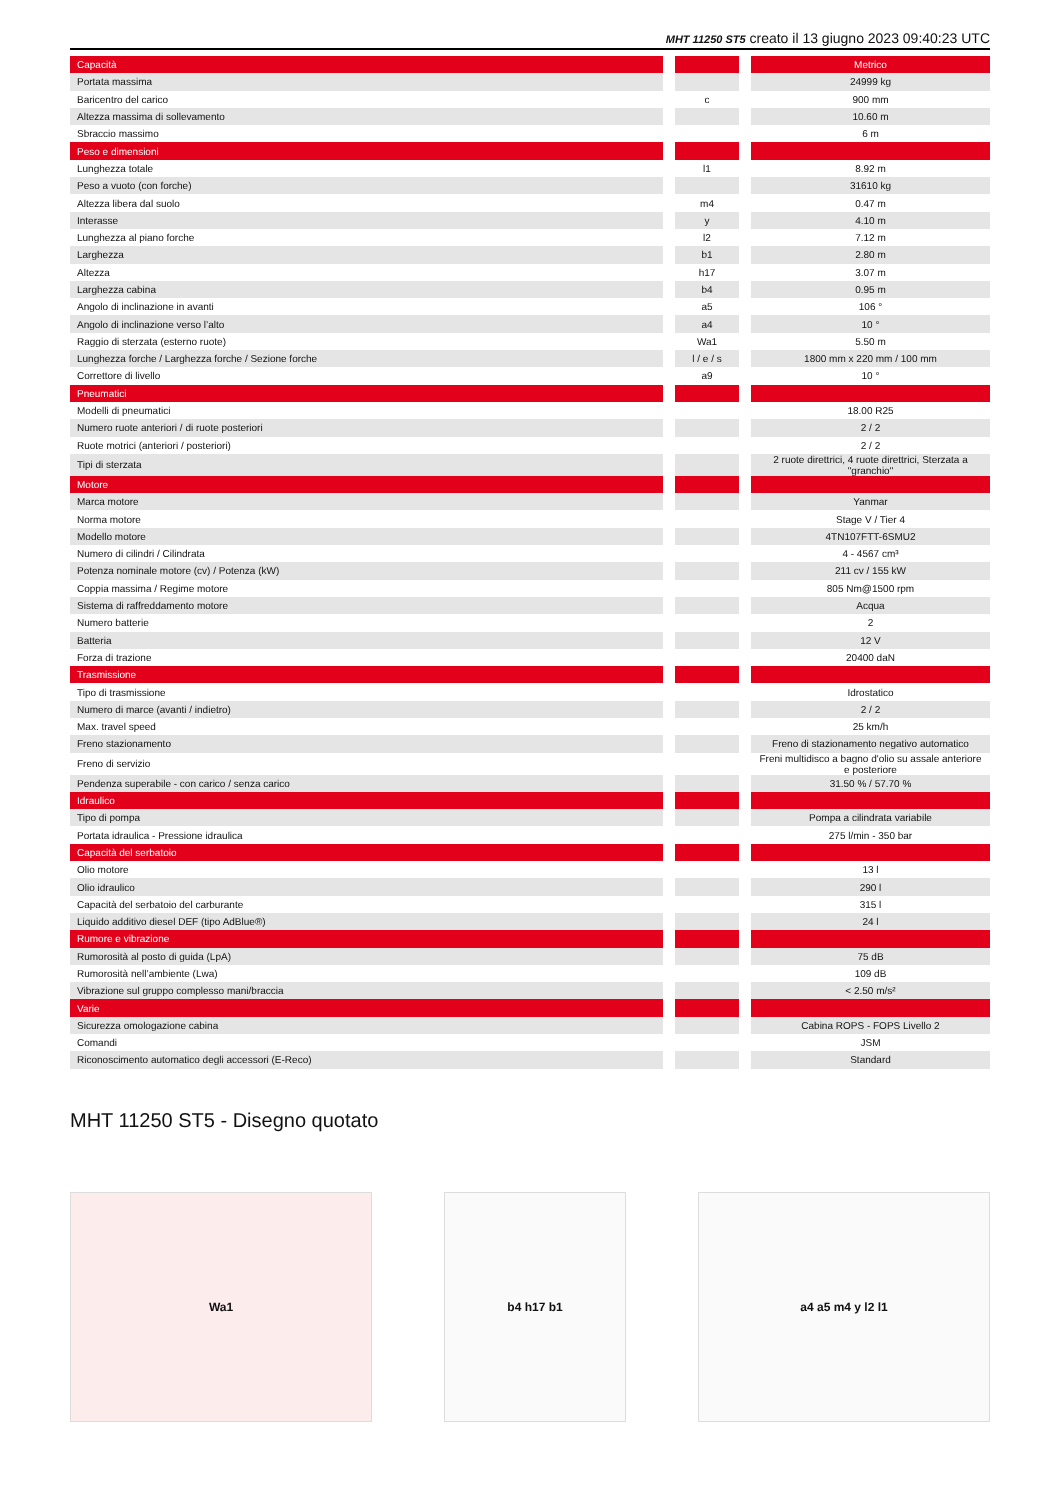MHT 11250 ST5 creato il 13 giugno 2023 09:40:23 UTC
| Capacità | | | | Metrico |
| Portata massima | | | | 24999 kg |
| Baricentro del carico | | c | | 900 mm |
| Altezza massima di sollevamento | | | | 10.60 m |
| Sbraccio massimo | | | | 6 m |
| Peso e dimensioni | | | | |
| Lunghezza totale | | l1 | | 8.92 m |
| Peso a vuoto (con forche) | | | | 31610 kg |
| Altezza libera dal suolo | | m4 | | 0.47 m |
| Interasse | | y | | 4.10 m |
| Lunghezza al piano forche | | l2 | | 7.12 m |
| Larghezza | | b1 | | 2.80 m |
| Altezza | | h17 | | 3.07 m |
| Larghezza cabina | | b4 | | 0.95 m |
| Angolo di inclinazione in avanti | | a5 | | 106 ° |
| Angolo di inclinazione verso l’alto | | a4 | | 10 ° |
| Raggio di sterzata (esterno ruote) | | Wa1 | | 5.50 m |
| Lunghezza forche / Larghezza forche / Sezione forche | | l / e / s | | 1800 mm x 220 mm / 100 mm |
| Correttore di livello | | a9 | | 10 ° |
| Pneumatici | | | | |
| Modelli di pneumatici | | | | 18.00 R25 |
| Numero ruote anteriori / di ruote posteriori | | | | 2 / 2 |
| Ruote motrici (anteriori / posteriori) | | | | 2 / 2 |
| Tipi di sterzata | | | | 2 ruote direttrici, 4 ruote direttrici, Sterzata a "granchio" |
| Motore | | | | |
| Marca motore | | | | Yanmar |
| Norma motore | | | | Stage V / Tier 4 |
| Modello motore | | | | 4TN107FTT-6SMU2 |
| Numero di cilindri / Cilindrata | | | | 4 - 4567 cm³ |
| Potenza nominale motore (cv) / Potenza (kW) | | | | 211 cv / 155 kW |
| Coppia massima / Regime motore | | | | 805 Nm@1500 rpm |
| Sistema di raffreddamento motore | | | | Acqua |
| Numero batterie | | | | 2 |
| Batteria | | | | 12 V |
| Forza di trazione | | | | 20400 daN |
| Trasmissione | | | | |
| Tipo di trasmissione | | | | Idrostatico |
| Numero di marce (avanti / indietro) | | | | 2 / 2 |
| Max. travel speed | | | | 25 km/h |
| Freno stazionamento | | | | Freno di stazionamento negativo automatico |
| Freno di servizio | | | | Freni multidisco a bagno d'olio su assale anteriore e posteriore |
| Pendenza superabile - con carico / senza carico | | | | 31.50 % / 57.70 % |
| Idraulico | | | | |
| Tipo di pompa | | | | Pompa a cilindrata variabile |
| Portata idraulica - Pressione idraulica | | | | 275 l/min - 350 bar |
| Capacità del serbatoio | | | | |
| Olio motore | | | | 13 l |
| Olio idraulico | | | | 290 l |
| Capacità del serbatoio del carburante | | | | 315 l |
| Liquido additivo diesel DEF (tipo AdBlue®) | | | | 24 l |
| Rumore e vibrazione | | | | |
| Rumorosità al posto di guida (LpA) | | | | 75 dB |
| Rumorosità nell’ambiente (Lwa) | | | | 109 dB |
| Vibrazione sul gruppo complesso mani/braccia | | | | < 2.50 m/s² |
| Varie | | | | |
| Sicurezza omologazione cabina | | | | Cabina ROPS - FOPS Livello 2 |
| Comandi | | | | JSM |
| Riconoscimento automatico degli accessori (E-Reco) | | | | Standard |
MHT 11250 ST5 - Disegno quotato
Wa1 b4 h17 b1 a4 a5 m4 y l2 l1